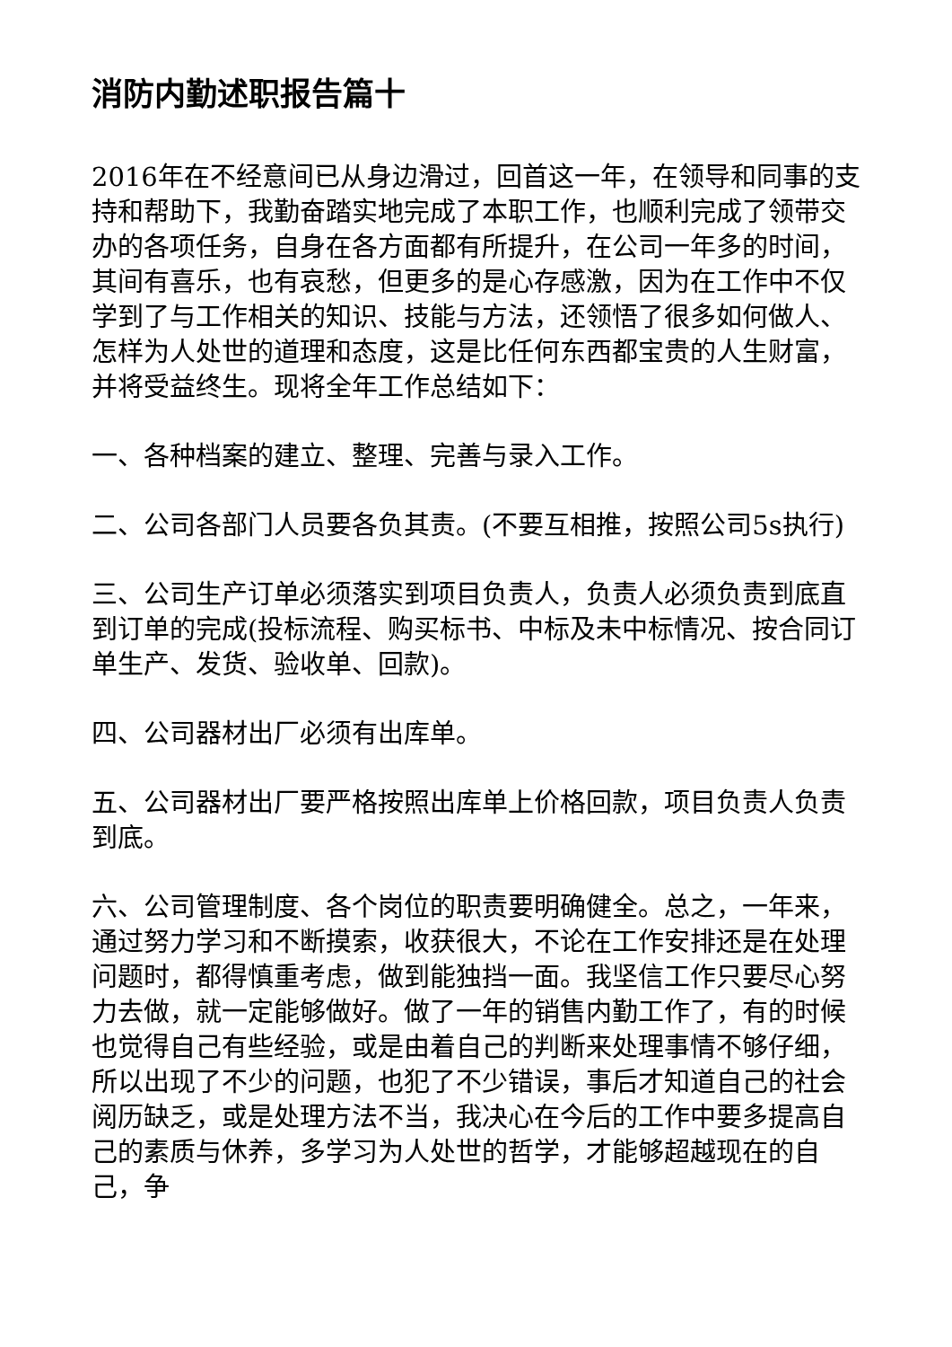消防内勤述职报告篇十
2016年在不经意间已从身边滑过，回首这一年，在领导和同事的支持和帮助下，我勤奋踏实地完成了本职工作，也顺利完成了领带交办的各项任务，自身在各方面都有所提升，在公司一年多的时间，其间有喜乐，也有哀愁，但更多的是心存感激，因为在工作中不仅学到了与工作相关的知识、技能与方法，还领悟了很多如何做人、怎样为人处世的道理和态度，这是比任何东西都宝贵的人生财富，并将受益终生。现将全年工作总结如下：
一、各种档案的建立、整理、完善与录入工作。
二、公司各部门人员要各负其责。(不要互相推，按照公司5s执行)
三、公司生产订单必须落实到项目负责人，负责人必须负责到底直到订单的完成(投标流程、购买标书、中标及未中标情况、按合同订单生产、发货、验收单、回款)。
四、公司器材出厂必须有出库单。
五、公司器材出厂要严格按照出库单上价格回款，项目负责人负责到底。
六、公司管理制度、各个岗位的职责要明确健全。总之，一年来，通过努力学习和不断摸索，收获很大，不论在工作安排还是在处理问题时，都得慎重考虑，做到能独挡一面。我坚信工作只要尽心努力去做，就一定能够做好。做了一年的销售内勤工作了，有的时候也觉得自己有些经验，或是由着自己的判断来处理事情不够仔细，所以出现了不少的问题，也犯了不少错误，事后才知道自己的社会阅历缺乏，或是处理方法不当，我决心在今后的工作中要多提高自己的素质与休养，多学习为人处世的哲学，才能够超越现在的自己，争